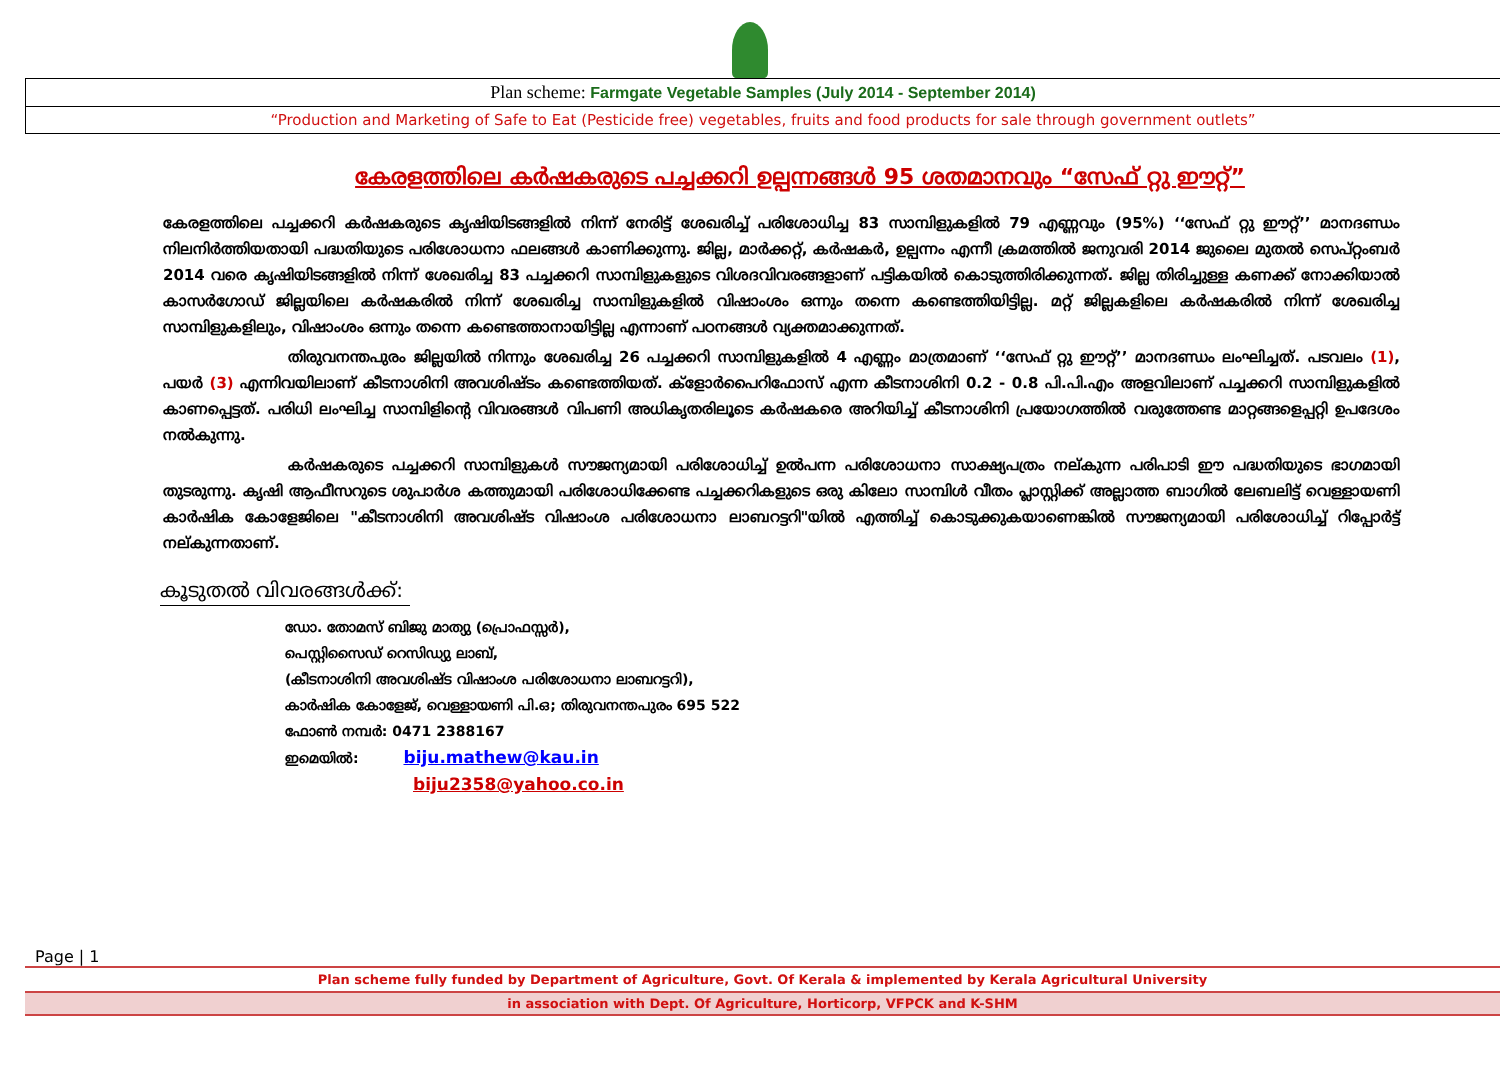Plan scheme: Farmgate Vegetable Samples (July 2014 - September 2014)
“Production and Marketing of Safe to Eat (Pesticide free) vegetables, fruits and food products for sale through government outlets”
കേരളത്തിലെ കർഷകരുടെ പച്ചക്കറി ഉല്പന്നങ്ങൾ 95 ശതമാനവും “സേഫ് റ്റു ഈറ്റ്”
കേരളത്തിലെ പച്ചക്കറി കർഷകരുടെ കൃഷിയിടങ്ങളിൽ നിന്ന് നേരിട്ട് ശേഖരിച്ച് പരിശോധിച്ച 83 സാമ്പിളുകളിൽ 79 എണ്ണവും (95%) ‘‘സേഫ് റ്റു ഈറ്റ്’’ മാനദണ്ഡം നിലനിർത്തിയതായി പദ്ധതിയുടെ പരിശോധനാ ഫലങ്ങൾ കാണിക്കുന്നു. ജില്ല, മാർക്കറ്റ്, കർഷകർ, ഉല്പന്നം എന്നീ ക്രമത്തിൽ ജനുവരി 2014 ജുലൈ മുതൽ സെപ്റ്റംബർ 2014 വരെ കൃഷിയിടങ്ങളിൽ നിന്ന് ശേഖരിച്ച 83 പച്ചക്കറി സാമ്പിളുകളുടെ വിശദവിവരങ്ങളാണ് പട്ടികയിൽ കൊടുത്തിരിക്കുന്നത്. ജില്ല തിരിച്ചുള്ള കണക്ക് നോക്കിയാൽ കാസർഗോഡ് ജില്ലയിലെ കർഷകരിൽ നിന്ന് ശേഖരിച്ച സാമ്പിളുകളിൽ വിഷാംശം ഒന്നും തന്നെ കണ്ടെത്തിയിട്ടില്ല. മറ്റ് ജില്ലകളിലെ കർഷകരിൽ നിന്ന് ശേഖരിച്ച സാമ്പിളുകളിലും, വിഷാംശം ഒന്നും തന്നെ കണ്ടെത്താനായിട്ടില്ല എന്നാണ് പഠനങ്ങൾ വ്യക്തമാക്കുന്നത്.
തിരുവനന്തപുരം ജില്ലയിൽ നിന്നും ശേഖരിച്ച 26 പച്ചക്കറി സാമ്പിളുകളിൽ 4 എണ്ണം മാത്രമാണ് ‘‘സേഫ് റ്റു ഈറ്റ്’’ മാനദണ്ഡം ലംഘിച്ചത്. പടവലം (1), പയർ (3) എന്നിവയിലാണ് കീടനാശിനി അവശിഷ്ടം കണ്ടെത്തിയത്. ക്ളോർപൈറിഫോസ് എന്ന കീടനാശിനി 0.2 - 0.8 പി.പി.എം അളവിലാണ് പച്ചക്കറി സാമ്പിളുകളിൽ കാണപ്പെട്ടത്. പരിധി ലംഘിച്ച സാമ്പിളിന്റെ വിവരങ്ങൾ വിപണി അധികൃതരിലൂടെ കർഷകരെ അറിയിച്ച് കീടനാശിനി പ്രയോഗത്തിൽ വരുത്തേണ്ട മാറ്റങ്ങളെപ്പറ്റി ഉപദേശം നൽകുന്നു.
കർഷകരുടെ പച്ചക്കറി സാമ്പിളുകൾ സൗജന്യമായി പരിശോധിച്ച് ഉൽപന്ന പരിശോധനാ സാക്ഷ്യപത്രം നല്കുന്ന പരിപാടി ഈ പദ്ധതിയുടെ ഭാഗമായി തുടരുന്നു. കൃഷി ആഫീസറുടെ ശുപാർശ കത്തുമായി പരിശോധിക്കേണ്ട പച്ചക്കറികളുടെ ഒരു കിലോ സാമ്പിൾ വീതം പ്ലാസ്റ്റിക്ക് അല്ലാത്ത ബാഗിൽ ലേബലിട്ട് വെള്ളായണി കാർഷിക കോളേജിലെ "കീടനാശിനി അവശിഷ്ട വിഷാംശ പരിശോധനാ ലാബറട്ടറി"യിൽ എത്തിച്ച് കൊടുക്കുകയാണെങ്കിൽ സൗജന്യമായി പരിശോധിച്ച് റിപ്പോർട്ട് നല്കുന്നതാണ്.
കൂടുതൽ വിവരങ്ങൾക്ക്:
ഡോ. തോമസ് ബിജു മാത്യു (പ്രൊഫസ്സർ),
പെസ്റ്റിസൈഡ് റെസിഡ്യു ലാബ്,
(കീടനാശിനി അവശിഷ്ട വിഷാംശ പരിശോധനാ ലാബറട്ടറി),
കാർഷിക കോളേജ്, വെള്ളായണി പി.ഒ; തിരുവനന്തപുരം 695 522
ഫോൺ നമ്പർ: 0471 2388167
ഇമെയിൽ: biju.mathew@kau.in
biju2358@yahoo.co.in
Page | 1
Plan scheme fully funded by Department of Agriculture, Govt. Of Kerala & implemented by Kerala Agricultural University
in association with Dept. Of Agriculture, Horticorp, VFPCK and K-SHM